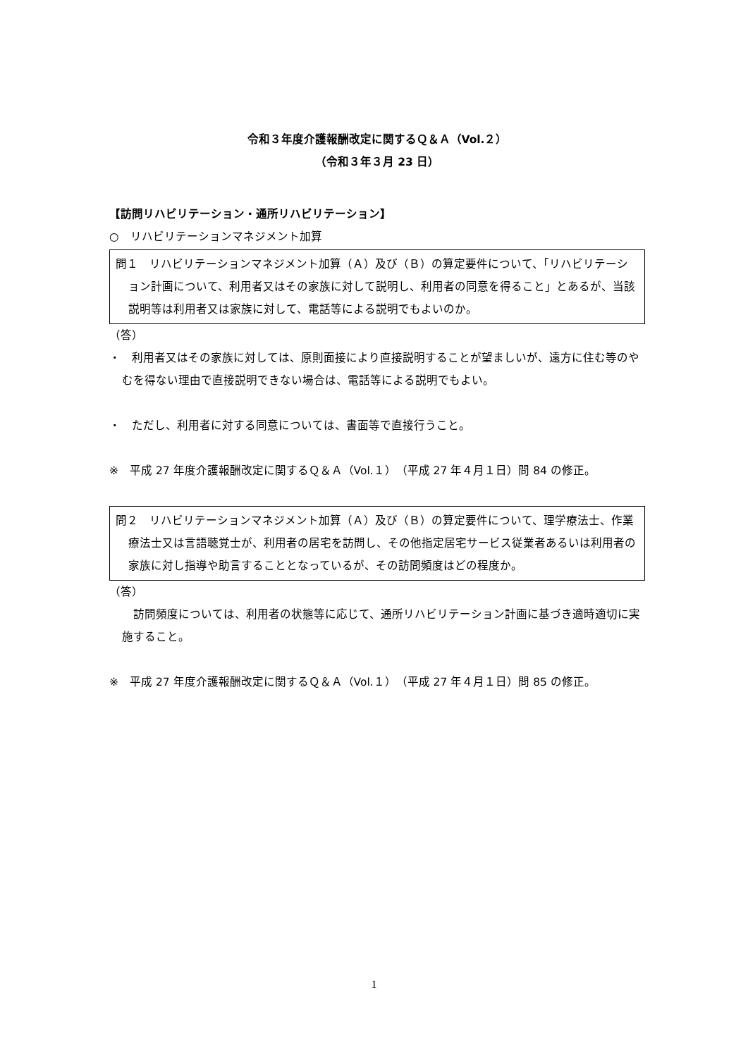令和３年度介護報酬改定に関するＱ＆Ａ（Vol.２）
（令和３年３月 23 日）
【訪問リハビリテーション・通所リハビリテーション】
○　リハビリテーションマネジメント加算
問１　リハビリテーションマネジメント加算（Ａ）及び（Ｂ）の算定要件について、「リハビリテーション計画について、利用者又はその家族に対して説明し、利用者の同意を得ること」とあるが、当該説明等は利用者又は家族に対して、電話等による説明でもよいのか。
（答）
・　利用者又はその家族に対しては、原則面接により直接説明することが望ましいが、遠方に住む等のやむを得ない理由で直接説明できない場合は、電話等による説明でもよい。
・　ただし、利用者に対する同意については、書面等で直接行うこと。
※　平成 27 年度介護報酬改定に関するＱ＆Ａ（Vol.１）（平成 27 年４月１日）問 84 の修正。
問２　リハビリテーションマネジメント加算（Ａ）及び（Ｂ）の算定要件について、理学療法士、作業療法士又は言語聴覚士が、利用者の居宅を訪問し、その他指定居宅サービス従業者あるいは利用者の家族に対し指導や助言することとなっているが、その訪問頻度はどの程度か。
（答）
　訪問頻度については、利用者の状態等に応じて、通所リハビリテーション計画に基づき適時適切に実施すること。
※　平成 27 年度介護報酬改定に関するＱ＆Ａ（Vol.１）（平成 27 年４月１日）問 85 の修正。
1